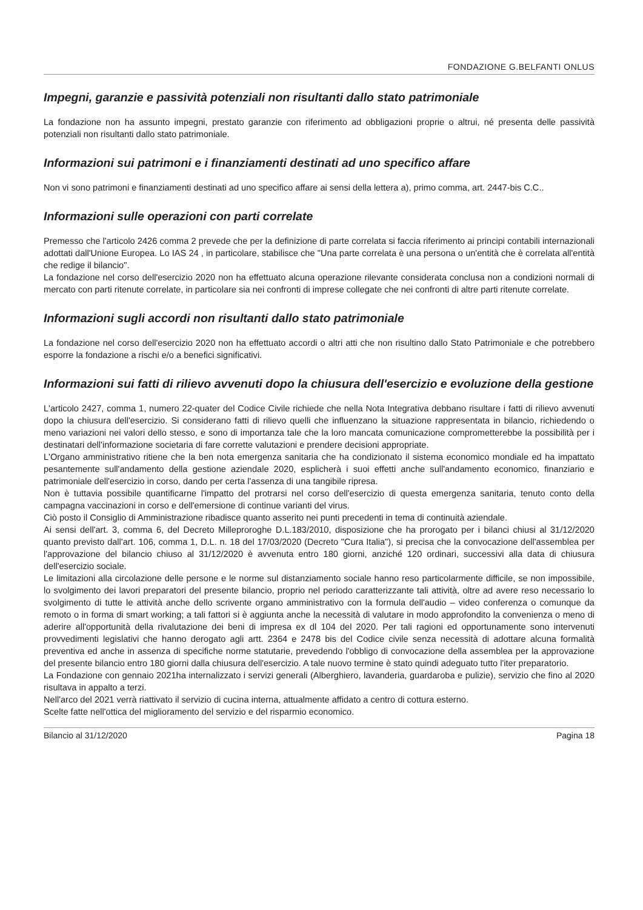FONDAZIONE G.BELFANTI ONLUS
Impegni, garanzie e passività potenziali non risultanti dallo stato patrimoniale
La fondazione non ha assunto impegni, prestato garanzie con riferimento ad obbligazioni proprie o altrui, né presenta delle passività potenziali non risultanti dallo stato patrimoniale.
Informazioni sui patrimoni e i finanziamenti destinati ad uno specifico affare
Non vi sono patrimoni e finanziamenti destinati ad uno specifico affare ai sensi della lettera a), primo comma, art. 2447-bis C.C..
Informazioni sulle operazioni con parti correlate
Premesso che l'articolo 2426 comma 2 prevede che per la definizione di parte correlata si faccia riferimento ai principi contabili internazionali adottati dall'Unione Europea. Lo IAS 24 , in particolare, stabilisce che "Una parte correlata è una persona o un'entità che è correlata all'entità che redige il bilancio".
La fondazione nel corso dell'esercizio 2020 non ha effettuato alcuna operazione rilevante considerata conclusa non a condizioni normali di mercato con parti ritenute correlate, in particolare sia nei confronti di imprese collegate che nei confronti di altre parti ritenute correlate.
Informazioni sugli accordi non risultanti dallo stato patrimoniale
La fondazione nel corso dell'esercizio 2020 non ha effettuato accordi o altri atti che non risultino dallo Stato Patrimoniale e che potrebbero esporre la fondazione a rischi e/o a benefici significativi.
Informazioni sui fatti di rilievo avvenuti dopo la chiusura dell'esercizio e evoluzione della gestione
L'articolo 2427, comma 1, numero 22-quater del Codice Civile richiede che nella Nota Integrativa debbano risultare i fatti di rilievo avvenuti dopo la chiusura dell'esercizio. Si considerano fatti di rilievo quelli che influenzano la situazione rappresentata in bilancio, richiedendo o meno variazioni nei valori dello stesso, e sono di importanza tale che la loro mancata comunicazione comprometterebbe la possibilità per i destinatari dell'informazione societaria di fare corrette valutazioni e prendere decisioni appropriate.
L'Organo amministrativo ritiene che la ben nota emergenza sanitaria che ha condizionato il sistema economico mondiale ed ha impattato pesantemente sull'andamento della gestione aziendale 2020, esplicherà i suoi effetti anche sull'andamento economico, finanziario e patrimoniale dell'esercizio in corso, dando per certa l'assenza di una tangibile ripresa.
Non è tuttavia possibile quantificarne l'impatto del protrarsi nel corso dell'esercizio di questa emergenza sanitaria, tenuto conto della campagna vaccinazioni in corso e dell'emersione di continue varianti del virus.
Ciò posto il Consiglio di Amministrazione ribadisce quanto asserito nei punti precedenti in tema di continuità aziendale.
Ai sensi dell'art. 3, comma 6, del Decreto Milleproroghe D.L.183/2010, disposizione che ha prorogato per i bilanci chiusi al 31/12/2020 quanto previsto dall'art. 106, comma 1, D.L. n. 18 del 17/03/2020 (Decreto "Cura Italia"), si precisa che la convocazione dell'assemblea per l'approvazione del bilancio chiuso al 31/12/2020 è avvenuta entro 180 giorni, anziché 120 ordinari, successivi alla data di chiusura dell'esercizio sociale.
Le limitazioni alla circolazione delle persone e le norme sul distanziamento sociale hanno reso particolarmente difficile, se non impossibile, lo svolgimento dei lavori preparatori del presente bilancio, proprio nel periodo caratterizzante tali attività, oltre ad avere reso necessario lo svolgimento di tutte le attività anche dello scrivente organo amministrativo con la formula dell'audio – video conferenza o comunque da remoto o in forma di smart working; a tali fattori si è aggiunta anche la necessità di valutare in modo approfondito la convenienza o meno di aderire all'opportunità della rivalutazione dei beni di impresa ex dl 104 del 2020. Per tali ragioni ed opportunamente sono intervenuti provvedimenti legislativi che hanno derogato agli artt. 2364 e 2478 bis del Codice civile senza necessità di adottare alcuna formalità preventiva ed anche in assenza di specifiche norme statutarie, prevedendo l'obbligo di convocazione della assemblea per la approvazione del presente bilancio entro 180 giorni dalla chiusura dell'esercizio. A tale nuovo termine è stato quindi adeguato tutto l'iter preparatorio.
La Fondazione con gennaio 2021ha internalizzato i servizi generali (Alberghiero, lavanderia, guardaroba e pulizie), servizio che fino al 2020 risultava in appalto a terzi.
Nell'arco del 2021 verrà riattivato il servizio di cucina interna, attualmente affidato a centro di cottura esterno.
Scelte fatte nell'ottica del miglioramento del servizio e del risparmio economico.
Bilancio al 31/12/2020 Pagina 18